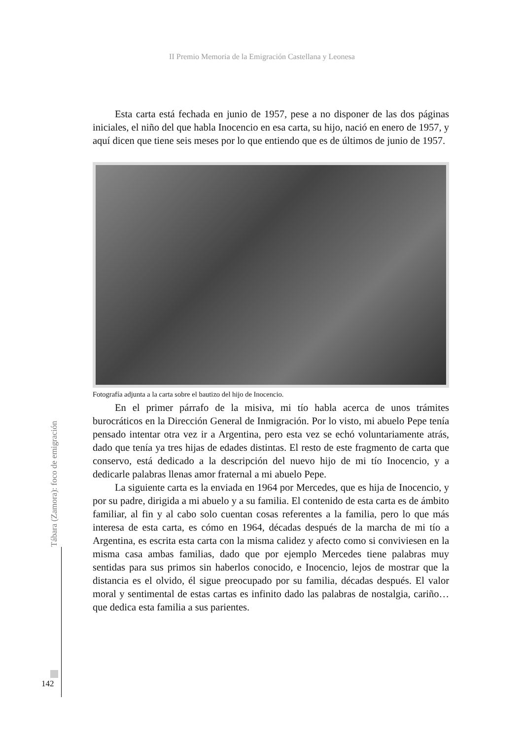II Premio Memoria de la Emigración Castellana y Leonesa
Esta carta está fechada en junio de 1957, pese a no disponer de las dos páginas iniciales, el niño del que habla Inocencio en esa carta, su hijo, nació en enero de 1957, y aquí dicen que tiene seis meses por lo que entiendo que es de últimos de junio de 1957.
Fotografía adjunta a la carta sobre el bautizo del hijo de Inocencio.
En el primer párrafo de la misiva, mi tío habla acerca de unos trámites burocráticos en la Dirección General de Inmigración. Por lo visto, mi abuelo Pepe tenía pensado intentar otra vez ir a Argentina, pero esta vez se echó voluntariamente atrás, dado que tenía ya tres hijas de edades distintas. El resto de este fragmento de carta que conservo, está dedicado a la descripción del nuevo hijo de mi tío Inocencio, y a dedicarle palabras llenas amor fraternal a mi abuelo Pepe.
La siguiente carta es la enviada en 1964 por Mercedes, que es hija de Inocencio, y por su padre, dirigida a mi abuelo y a su familia. El contenido de esta carta es de ámbito familiar, al fin y al cabo solo cuentan cosas referentes a la familia, pero lo que más interesa de esta carta, es cómo en 1964, décadas después de la marcha de mi tío a Argentina, es escrita esta carta con la misma calidez y afecto como si conviviesen en la misma casa ambas familias, dado que por ejemplo Mercedes tiene palabras muy sentidas para sus primos sin haberlos conocido, e Inocencio, lejos de mostrar que la distancia es el olvido, él sigue preocupado por su familia, décadas después. El valor moral y sentimental de estas cartas es infinito dado las palabras de nostalgia, cariño… que dedica esta familia a sus parientes.
Tábara (Zamora): foco de emigración
142